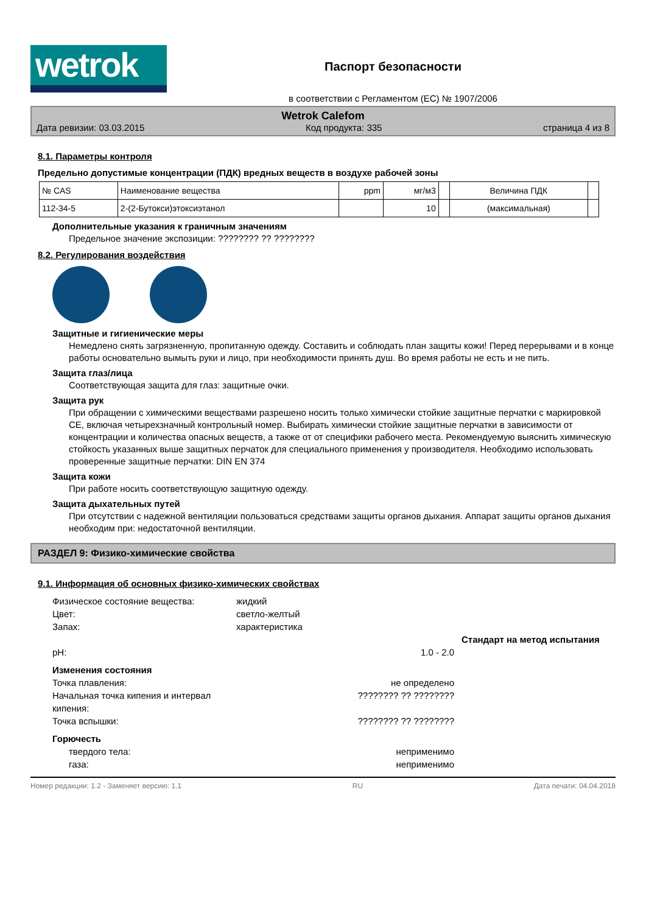wetrok
Паспорт безопасности
в соответствии с Регламентом (ЕС) № 1907/2006
Wetrok Calefom
Дата ревизии: 03.03.2015 Код продукта: 335 страница 4 из 8
8.1. Параметры контроля
Предельно допустимые концентрации (ПДК) вредных веществ в воздухе рабочей зоны
| № CAS | Наименование вещества | ppm | мг/м3 | | Величина ПДК | |
| --- | --- | --- | --- | --- | --- | --- |
| 112-34-5 | 2-(2-Бутокси)этоксиэтанол | | 10 | | (максимальная) | |
Дополнительные указания к граничным значениям
Предельное значение экспозиции: ???????? ?? ????????
8.2. Регулирования воздействия
Защитные и гигиенические меры
Немедлено снять загрязненную, пропитанную одежду. Составить и соблюдать план защиты кожи! Перед перерывами и в конце работы основательно вымыть руки и лицо, при необходимости принять душ. Во время работы не есть и не пить.
Защита глаз/лица
Соответствующая защита для глаз: защитные очки.
Защита рук
При обращении с химическими веществами разрешено носить только химически стойкие защитные перчатки с маркировкой CE, включая четырехзначный контрольный номер. Выбирать химически стойкие защитные перчатки в зависимости от концентрации и количества опасных веществ, а также от от специфики рабочего места. Рекомендуемую выяснить химическую стойкость указанных выше защитных перчаток для специального применения у производителя. Необходимо использовать проверенные защитные перчатки: DIN EN 374
Защита кожи
При работе носить соответствующую защитную одежду.
Защита дыхательных путей
При отсутствии с надежной вентиляции пользоваться средствами защиты органов дыхания. Аппарат защиты органов дыхания необходим при: недостаточной вентиляции.
РАЗДЕЛ 9: Физико-химические свойства
9.1. Информация об основных физико-химических свойствах
Физическое состояние вещества: жидкий Цвет: светло-желтый Запах: характеристика
Стандарт на метод испытания pH: 1.0 - 2.0 Изменения состояния Точка плавления: не определено Начальная точка кипения и интервал???????? ?? ????????
кипения: Точка вспышки: ???????? ?? ???????? Горючесть твердого тела: неприменимо газа: неприменимо
Номер редакции: 1.2 - Заменяет версию: 1.1 RU Дата печати: 04.04.2018